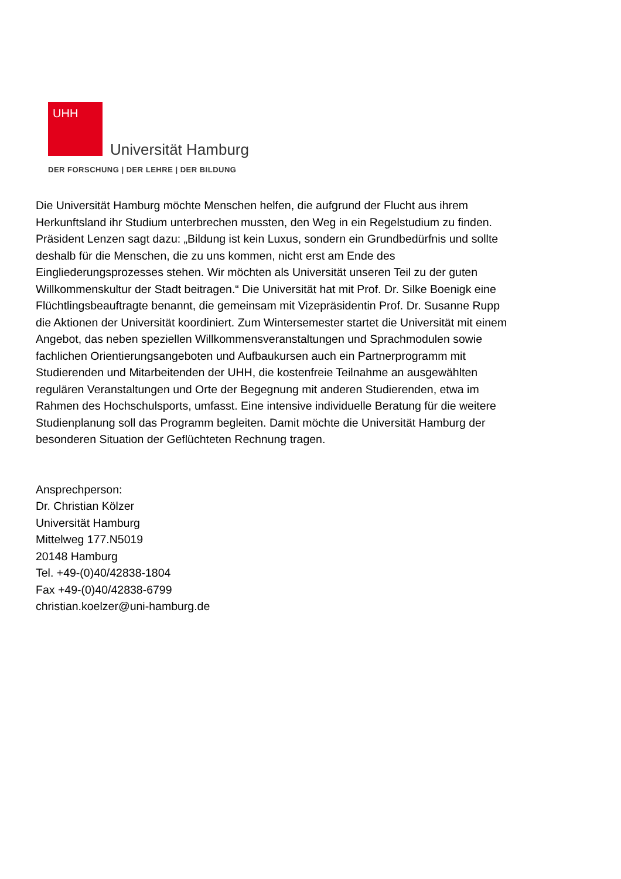UHH
Universität Hamburg
DER FORSCHUNG | DER LEHRE | DER BILDUNG
Die Universität Hamburg möchte Menschen helfen, die aufgrund der Flucht aus ihrem Herkunftsland ihr Studium unterbrechen mussten, den Weg in ein Regelstudium zu finden. Präsident Lenzen sagt dazu: „Bildung ist kein Luxus, sondern ein Grundbedürfnis und sollte deshalb für die Menschen, die zu uns kommen, nicht erst am Ende des Eingliederungsprozesses stehen. Wir möchten als Universität unseren Teil zu der guten Willkommenskultur der Stadt beitragen.“ Die Universität hat mit Prof. Dr. Silke Boenigk eine Flüchtlingsbeauftragte benannt, die gemeinsam mit Vizepräsidentin Prof. Dr. Susanne Rupp die Aktionen der Universität koordiniert. Zum Wintersemester startet die Universität mit einem Angebot, das neben speziellen Willkommensveranstaltungen und Sprachmodulen sowie fachlichen Orientierungsangeboten und Aufbaukursen auch ein Partnerprogramm mit Studierenden und Mitarbeitenden der UHH, die kostenfreie Teilnahme an ausgewählten regulären Veranstaltungen und Orte der Begegnung mit anderen Studierenden, etwa im Rahmen des Hochschulsports, umfasst. Eine intensive individuelle Beratung für die weitere Studienplanung soll das Programm begleiten. Damit möchte die Universität Hamburg der besonderen Situation der Geflüchteten Rechnung tragen.
Ansprechperson:
Dr. Christian Kölzer
Universität Hamburg
Mittelweg 177.N5019
20148 Hamburg
Tel. +49-(0)40/42838-1804
Fax +49-(0)40/42838-6799
christian.koelzer@uni-hamburg.de